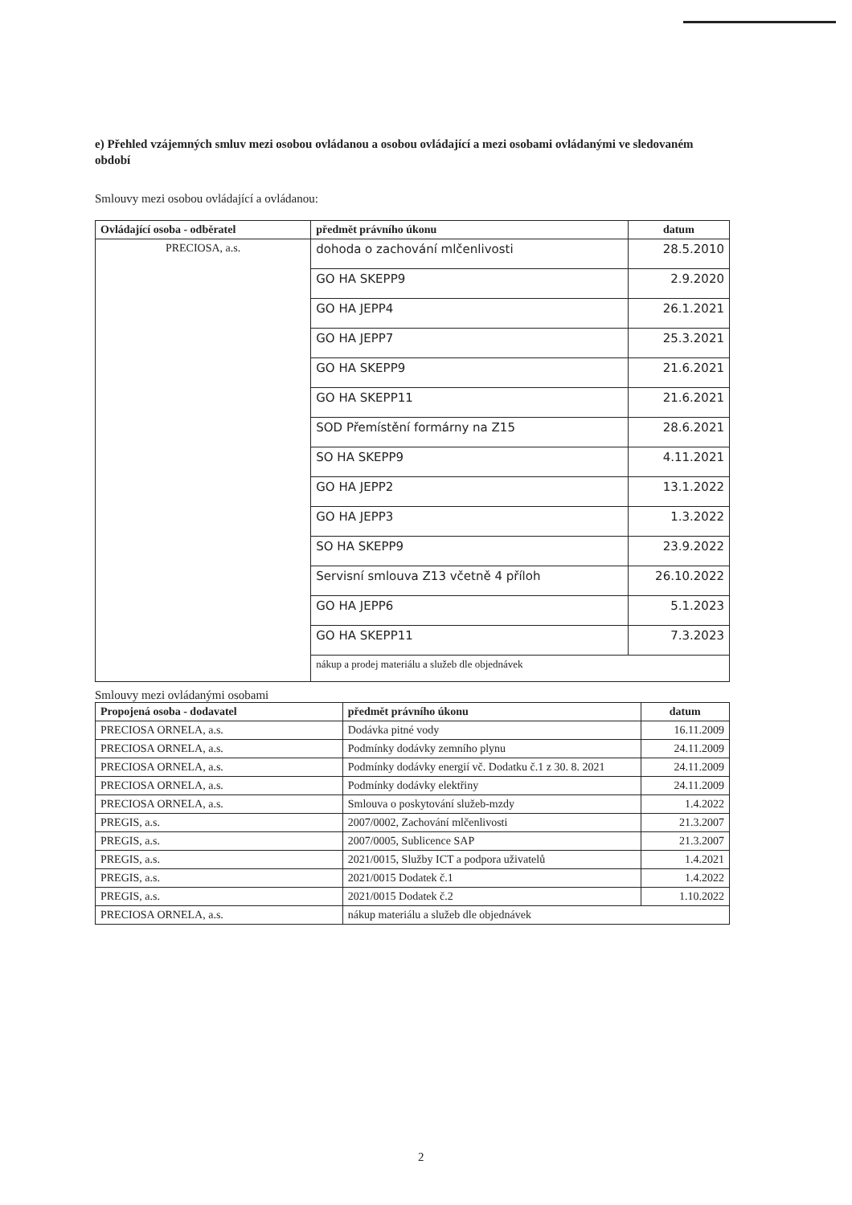e) Přehled vzájemných smluv mezi osobou ovládanou a osobou ovládající a mezi osobami ovládanými ve sledovaném období
Smlouvy mezi osobou ovládající a ovládanou:
| Ovládající osoba - odběratel | předmět právního úkonu | datum |
| --- | --- | --- |
| PRECIOSA, a.s. | dohoda o zachování mlčenlivosti | 28.5.2010 |
| | GO HA SKEPP9 | 2.9.2020 |
| | GO HA JEPP4 | 26.1.2021 |
| | GO HA JEPP7 | 25.3.2021 |
| | GO HA SKEPP9 | 21.6.2021 |
| | GO HA SKEPP11 | 21.6.2021 |
| | SOD Přemístění formárny na Z15 | 28.6.2021 |
| | SO HA SKEPP9 | 4.11.2021 |
| | GO HA JEPP2 | 13.1.2022 |
| | GO HA JEPP3 | 1.3.2022 |
| | SO HA SKEPP9 | 23.9.2022 |
| | Servisní smlouva Z13 včetně 4 příloh | 26.10.2022 |
| | GO HA JEPP6 | 5.1.2023 |
| | GO HA SKEPP11 | 7.3.2023 |
| | nákup a prodej materiálu a služeb dle objednávek | |
Smlouvy mezi ovládanými osobami
| Propojená osoba - dodavatel | předmět právního úkonu | datum |
| --- | --- | --- |
| PRECIOSA ORNELA, a.s. | Dodávka pitné vody | 16.11.2009 |
| PRECIOSA ORNELA, a.s. | Podmínky dodávky zemního plynu | 24.11.2009 |
| PRECIOSA ORNELA, a.s. | Podmínky dodávky energií vč. Dodatku č.1 z 30. 8. 2021 | 24.11.2009 |
| PRECIOSA ORNELA, a.s. | Podmínky dodávky elektřiny | 24.11.2009 |
| PRECIOSA ORNELA, a.s. | Smlouva o poskytování služeb-mzdy | 1.4.2022 |
| PREGIS, a.s. | 2007/0002, Zachování mlčenlivosti | 21.3.2007 |
| PREGIS, a.s. | 2007/0005, Sublicence SAP | 21.3.2007 |
| PREGIS, a.s. | 2021/0015, Služby ICT a podpora uživatelů | 1.4.2021 |
| PREGIS, a.s. | 2021/0015 Dodatek č.1 | 1.4.2022 |
| PREGIS, a.s. | 2021/0015 Dodatek č.2 | 1.10.2022 |
| PRECIOSA ORNELA, a.s. | nákup materiálu a služeb dle objednávek | |
2